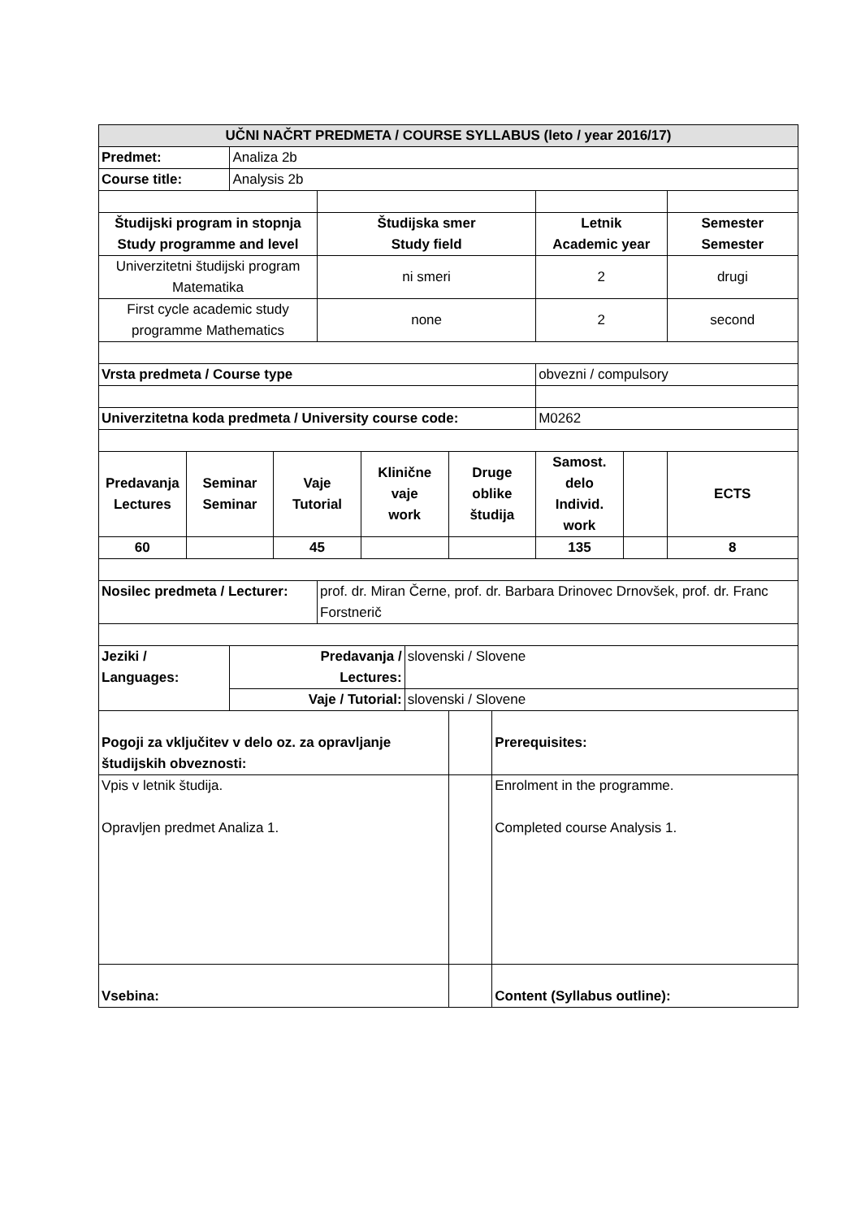| UČNI NAČRT PREDMETA / COURSE SYLLABUS (leto / year 2016/17) | | | | | | | | | | | |
| --- | --- | --- | --- | --- | --- | --- | --- | --- | --- | --- | --- |
| Predmet: | | Analiza 2b | | | | | | | | | |
| Course title: | | Analysis 2b | | | | | | | | | |
| Študijski program in stopnja Study programme and level | | | | Študijska smer Study field | | | | | Letnik Academic year | | Semester Semester |
| Univerzitetni študijski program Matematika | | | | ni smeri | | | | | 2 | | drugi |
| First cycle academic study programme Mathematics | | | | none | | | | | 2 | | second |
| Vrsta predmeta / Course type | | | | | | | | | obvezni / compulsory | | |
| Univerzitetna koda predmeta / University course code: | | | | | | | | | M0262 | | |
| Predavanja Lectures | Seminar Seminar | | Vaje Tutorial | | Klinične vaje work | | Druge oblike študija | | Samost. delo Individ. work | | ECTS |
| 60 | | | 45 | | | | | | 135 | | 8 |
| Nosilec predmeta / Lecturer: | | | | prof. dr. Miran Černe, prof. dr. Barbara Drinovec Drnovšek, prof. dr. Franc Forstnerič | | | | | | | |
| Jeziki / Languages: | | Predavanja / Lectures: | | | | slovenski / Slovene | | | | | |
| | | Vaje / Tutorial: | | | | slovenski / Slovene | | | | | |
| Pogoji za vključitev v delo oz. za opravljanje študijskih obveznosti: | | | | | | | | Prerequisites: | | | |
| Vpis v letnik študija. Opravljen predmet Analiza 1. | | | | | | | | Enrolment in the programme. Completed course Analysis 1. | | | |
| Vsebina: | | | | | | | | Content (Syllabus outline): | | | |